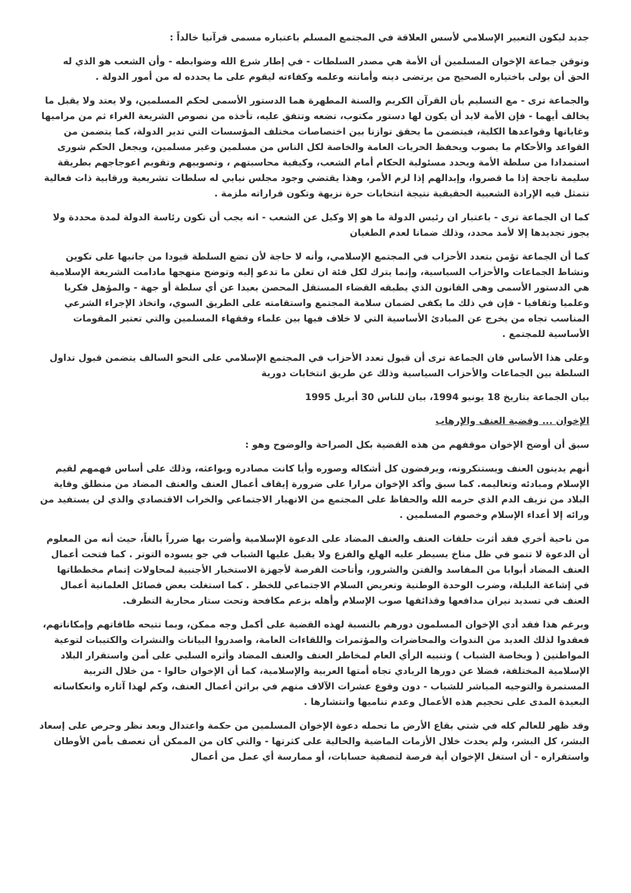جديد ليكون التعبير الإسلامي لأسس العلاقة في المجتمع المسلم باعتباره مسمى قرآنيا خالداً :
وتوقن جماعة الإخوان المسلمين أن الأمة هي مصدر السلطات - في إطار شرع الله وضوابطه - وأن الشعب هو الذي له الحق أن يولى باختياره الصحيح من يرتضى دينه وأمانته وعلمه وكفاءته ليقوم على ما يحدده له من أمور الدولة .
والجماعة ترى - مع التسليم بأن القرآن الكريم والسنة المطهرة هما الدستور الأسمى لحكم المسلمين، ولا يعتد ولا يقبل ما يخالف أيهما - فإن الأمة لابد أن يكون لها دستور مكتوب، تضعه وتتفق عليه، تأخذه من نصوص الشريعة الغراء ثم من مراميها وغاياتها وقواعدها الكلية، فيتضمن ما يحقق توازنا بين اختصاصات مختلف المؤسسات التي تدير الدولة، كما يتضمن من القواعد والأحكام ما يصوب ويحفظ الحريات العامة والخاصة لكل الناس من مسلمين وغير مسلمين، ويجعل الحكم شورى استمدادا من سلطة الأمة ويحدد مسئولية الحكام أمام الشعب، وكيفية محاسبتهم ، وتصويبهم وتقويم اعوجاجهم بطريقة سليمة ناجحة إذا ما قصروا، وإبدالهم إذا لزم الأمر، وهذا يقتضي وجود مجلس نيابي له سلطات تشريعية ورقابية ذات فعالية تتمثل فيه الإرادة الشعبية الحقيقية نتيجة انتخابات حرة نزيهة وتكون قراراته ملزمة .
كما ان الجماعة ترى - باعتبار ان رئيس الدولة ما هو إلا وكيل عن الشعب - انه يجب أن تكون رئاسة الدولة لمدة محددة ولا يجوز تجديدها إلا لأمد محدد، وذلك ضمانا لعدم الطغيان
كما أن الجماعة تؤمن بتعدد الأحزاب في المجتمع الإسلامي، وأنه لا حاجة لأن تضع السلطة قيودا من جانبها على تكوين ونشاط الجماعات والأحزاب السياسية، وإنما يترك لكل فئة ان تعلن ما تدعو إليه وتوضح منهجها مادامت الشريعة الإسلامية هي الدستور الأسمى وهى القانون الذي يطبقه القضاء المستقل المحصن بعيدا عن أي سلطة أو جهة - والمؤهل فكريا وعلميا وثقافيا - فإن في ذلك ما يكفى لضمان سلامة المجتمع واستقامته على الطريق السوي، واتخاذ الإجراء الشرعي المناسب تجاه من يخرج عن المبادئ الأساسية التي لا خلاف فيها بين علماء وفقهاء المسلمين والتي تعتبر المقومات الأساسية للمجتمع .
وعلى هذا الأساس فان الجماعة ترى أن قبول تعدد الأحزاب في المجتمع الإسلامي على النحو السالف يتضمن قبول تداول السلطة بين الجماعات والأحزاب السياسية وذلك عن طريق انتخابات دورية
بيان الجماعة بتاريخ 18 يونيو 1994، بيان للناس 30 أبريل 1995
الإخوان ... وقضية العنف والإرهاب
سبق أن أوضح الإخوان موقفهم من هذه القضية بكل الصراحة والوضوح وهو :
أنهم يدينون العنف ويستنكرونه، ويرفضون كل أشكاله وصوره وأيا كانت مصادره وبواعثه، وذلك على أساس فهمهم لقيم الإسلام ومبادئه وتعاليمه. كما سبق وأكد الإخوان مرارا على ضرورة إيقاف أعمال العنف والعنف المضاد من منطلق وقاية البلاد من نزيف الدم الذي حرمه الله والحفاظ على المجتمع من الانهيار الاجتماعي والخراب الاقتصادي والذي لن يستفيد من ورائه إلا أعداء الإسلام وخصوم المسلمين .
من ناحية أخري فقد أثرت حلقات العنف والعنف المضاد على الدعوة الإسلامية وأضرت بها ضرراً بالغاً، حيث أنه من المعلوم أن الدعوة لا تنمو في ظل مناخ يسيطر عليه الهلع والفزع ولا يقبل عليها الشباب في جو يسوده التوتر . كما فتحت أعمال العنف المضاد أبوابا من المفاسد والفتن والشرور، وأتاحت الفرصة لأجهزة الاستخبار الأجنبية لمحاولات إتمام مخططاتها في إشاعة البلبلة، وضرب الوحدة الوطنية وتعريض السلام الاجتماعي للخطر . كما استغلت بعض فصائل العلمانية أعمال العنف في تسديد نيران مدافعها وقذائفها صوب الإسلام وأهله بزعم مكافحة وتحت ستار محاربة التطرف.
وبرغم هذا فقد أدي الإخوان المسلمون دورهم بالنسبة لهذه القضية على أكمل وجه ممكن، وبما تتيحه طاقاتهم وإمكاناتهم، فعقدوا لذلك العديد من الندوات والمحاضرات والمؤتمرات واللقاءات العامة، واصدروا البيانات والنشرات والكتيبات لتوعية المواطنين ( وبخاصة الشباب ) وتنبيه الرأي العام لمخاطر العنف والعنف المضاد وأثره السلبي على أمن واستقرار البلاد الإسلامية المختلفة، فضلا عن دورها الريادي تجاه أمتها العربية والإسلامية، كما أن الإخوان حالوا - من خلال التربية المستمرة والتوجيه المباشر للشباب - دون وقوع عشرات الآلاف منهم في براثن أعمال العنف، وكم لهذا آثاره وانعكاساته البعيدة المدى على تحجيم هذه الأعمال وعدم تناميها وانتشارها .
وقد ظهر للعالم كله في شتي بقاع الأرض ما تحمله دعوة الإخوان المسلمين من حكمة واعتدال وبعد نظر وحرص على إسعاد البشر، كل البشر، ولم يحدث خلال الأزمات الماضية والحالية على كثرتها - والتي كان من الممكن أن تعصف بأمن الأوطان واستقراره - أن استغل الإخوان أية فرصة لتصفية حسابات، أو ممارسة أي عمل من أعمال